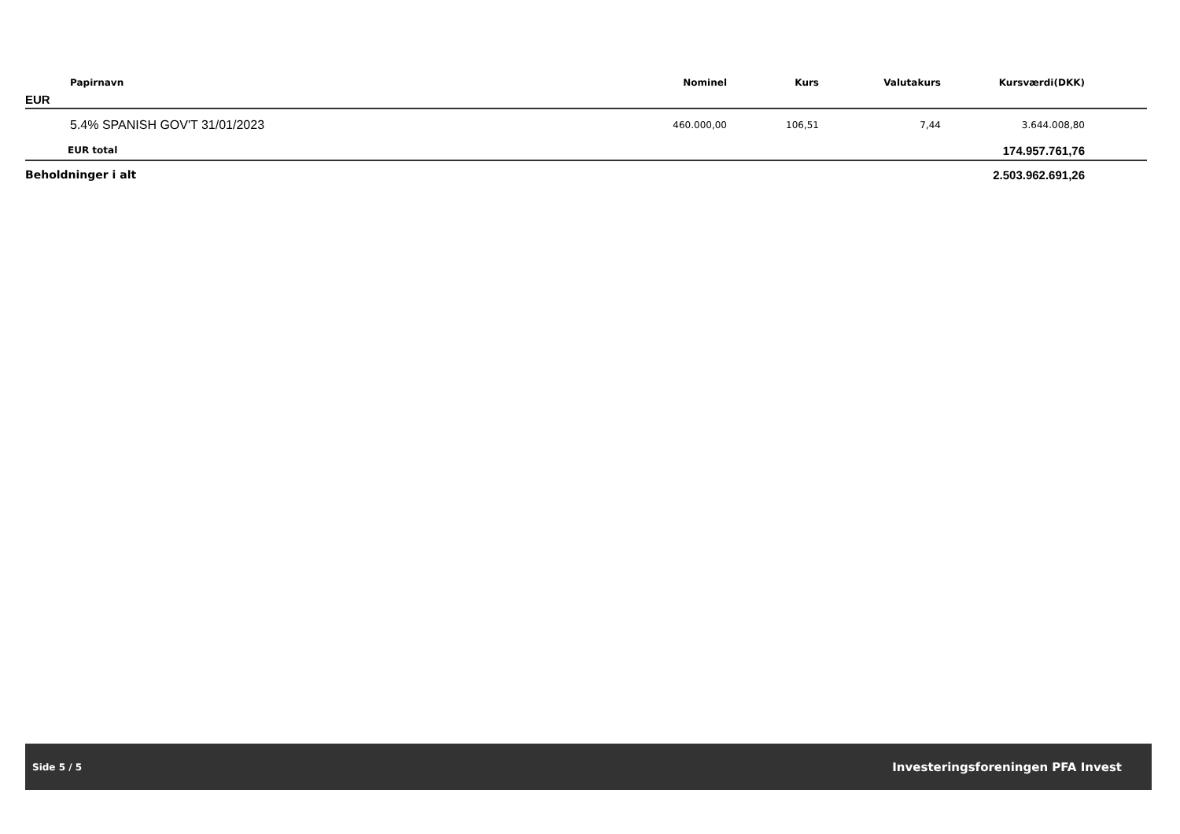| Papirnavn | Nominel | Kurs | Valutakurs | Kursværdi(DKK) | |
| --- | --- | --- | --- | --- | --- |
| EUR | | | | | |
| 5.4% SPANISH GOV'T 31/01/2023 | 460.000,00 | 106,51 | 7,44 | 3.644.008,80 | |
| EUR total | | | | 174.957.761,76 | |
| Beholdninger i alt | | | | 2.503.962.691,26 | |
Side 5 / 5 Investeringsforeningen PFA Invest